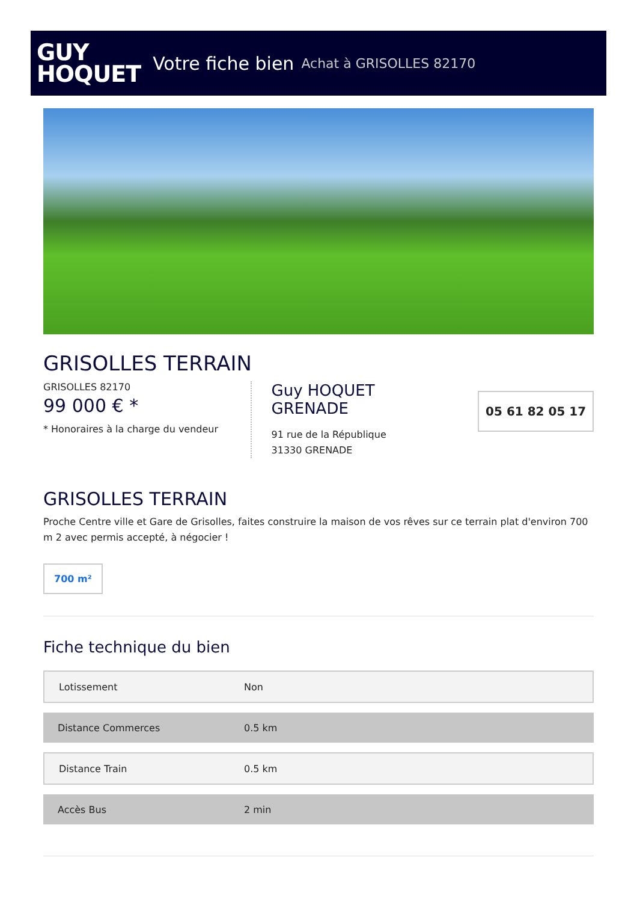GUY
HOQUET
Votre fiche bien Achat à GRISOLLES 82170
GRISOLLES TERRAIN
GRISOLLES 82170
99 000 € *
* Honoraires à la charge du vendeur
Guy HOQUET
GRENADE
91 rue de la République
31330 GRENADE
05 61 82 05 17
GRISOLLES TERRAIN
Proche Centre ville et Gare de Grisolles, faites construire la maison de vos rêves sur ce terrain plat d'environ 700 m 2 avec permis accepté, à négocier !
700 m²
Fiche technique du bien
| Lotissement | Non |
| Distance Commerces | 0.5 km |
| Distance Train | 0.5 km |
| Accès Bus | 2 min |